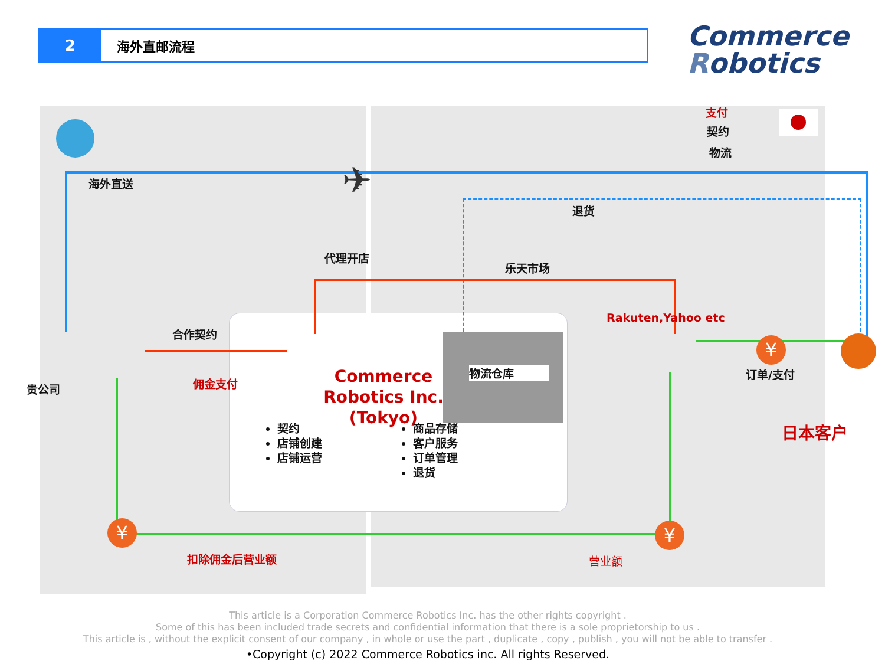2
海外直邮流程
Commerce
Robotics
支付
契约
物流
海外直送 ✈
退货
代理开店
乐天市场
Rakuten,Yahoo etc
合作契约
佣金支付
贵公司
物流仓库
Commerce Robotics Inc. (Tokyo)
契约
店铺创建
店铺运营
商品存储
客户服务
订单管理
退货
订单/支付
日本客户
¥
¥
¥
扣除佣金后营业额 营业额
This article is a Corporation Commerce Robotics Inc. has the other rights copyright .
Some of this has been included trade secrets and confidential information that there is a sole proprietorship to us .
This article is , without the explicit consent of our company , in whole or use the part , duplicate , copy , publish , you will not be able to transfer .
•Copyright (c) 2022 Commerce Robotics inc. All rights Reserved.